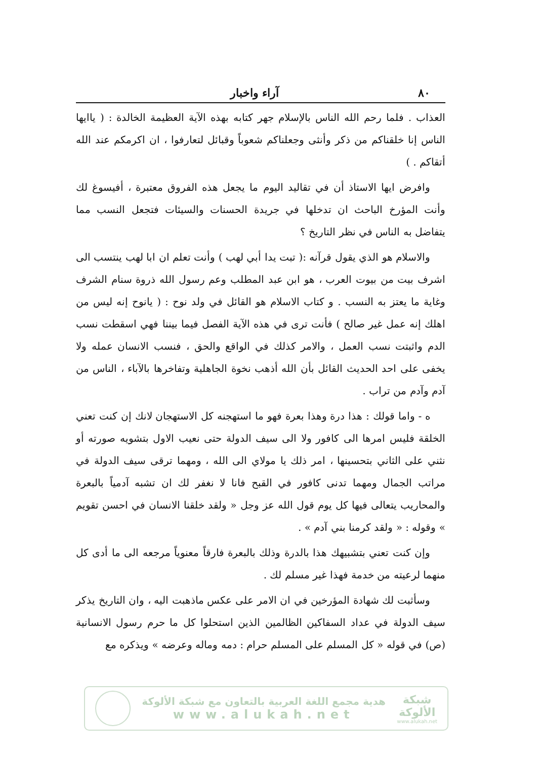٨٠ آراء واخبار
العذاب . فلما رحم الله الناس بالإسلام جهر كتابه بهذه الآية العظيمة الخالدة : ( ياايها الناس إنا خلقناكم من ذكر وأنثى وجعلناكم شعوباً وقبائل لتعارفوا ، ان اكرمكم عند الله أتقاكم . )
وافرض ايها الاستاذ أن في تقاليد اليوم ما يجعل هذه الفروق معتبرة ، أفيسوغ لك وأنت المؤرخ الباحث ان تدخلها في جريدة الحسنات والسيئات فتجعل النسب مما يتفاضل به الناس في نظر التاريخ ؟
والاسلام هو الذي يقول قرآنه :( تبت يدا أبي لهب ) وأنت تعلم ان ابا لهب ينتسب الى اشرف بيت من بيوت العرب ، هو ابن عبد المطلب وعم رسول الله ذروة سنام الشرف وغاية ما يعتز به النسب . و كتاب الاسلام هو القائل في ولد نوح : ( يانوح إنه ليس من اهلك إنه عمل غير صالح ) فأنت ترى في هذه الآية الفصل فيما بيننا فهي اسقطت نسب الدم واثبتت نسب العمل ، والامر كذلك في الواقع والحق ، فنسب الانسان عمله ولا يخفى على احد الحديث القائل بأن الله أذهب نخوة الجاهلية وتفاخرها بالآباء ، الناس من آدم وآدم من تراب .
ه - واما قولك : هذا درة وهذا بعرة فهو ما استهجنه كل الاستهجان لانك إن كنت تعني الخلقة فليس امرها الى كافور ولا الى سيف الدولة حتى نعيب الاول بتشويه صورته أو نثني على الثاني بتحسينها ، امر ذلك يا مولاي الى الله ، ومهما ترقى سيف الدولة في مراتب الجمال ومهما تدنى كافور في القبح فانا لا نغفر لك ان تشبه آدمياً بالبعرة والمحاريب يتعالى فيها كل يوم قول الله عز وجل « ولقد خلقنا الانسان في احسن تقويم » وقوله : « ولقد كرمنا بني آدم » .
وإن كنت تعني بتشبيهك هذا بالدرة وذلك بالبعرة فارقاً معنوياً مرجعه الى ما أدى كل منهما لرعيته من خدمة فهذا غير مسلم لك .
وسأثبت لك شهادة المؤرخين في ان الامر على عكس ماذهبت اليه ، وان التاريخ يذكر سيف الدولة في عداد السفاكين الظالمين الذين استحلوا كل ما حرم رسول الانسانية (ص) في قوله « كل المسلم على المسلم حرام : دمه وماله وعرضه » ويذكره مع
هدية مجمع اللغة العربية بالتعاون مع شبكة الألوكة
www.alukah.net
شبكة
الألوكة
www.alukah.net